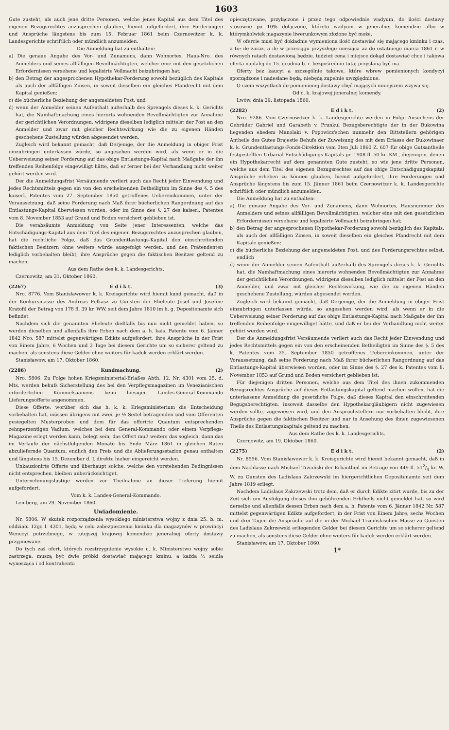1603
Gute zusteht, als auch jene dritte Personen, welche jenes Kapital aus dem Titel des eigenen Bezugsrechtes anzusprechen glauben, hiemit aufgefordert, ihre Forderungen und Ansprüche längstens bis zum 15. Februar 1861 beim Czernowitzer k. k. Landesgerichte schriftlich oder mündlich anzumelden.
Die Anmeldung hat zu enthalten:
a) Die genaue Angabe des Vor- und Zunamens, dann Wohnortes, Haus-Nro. des Anmelders und seines allfälligen Bevollmächtigten, welcher eine mit den gesetzlichen Erfordernissen versehene und legalisirte Vollmacht beizubringen hat;
b) den Betrag der angesprochenen Hypothekar-Forderung sowohl bezüglich des Kapitals als auch der allfälligen Zinsen, in soweit dieselben ein gleiches Pfandrecht mit dem Kapital genießen;
c) die bücherliche Beziehung der angemeldeten Post, und
d) wenn der Anmelder seinen Aufenthalt außerhalb des Sprengels dieses k. k. Gerichts hat, die Namhaftmachung eines hierorts wohnenden Bevollmächtigten zur Annahme der gerichtlichen Verordnungen, widrigens dieselben lediglich mittelst der Post an den Anmelder und zwar mit gleicher Rechtswirkung wie die zu eigenen Händen geschehene Zustellung würden abgesendet werden.
Zugleich wird bekannt gemacht, daß Derjenige, der die Anmeldung in obiger Frist einzubringen unterlassen würde, so angesehen werden wird, als wenn er in die Ueberweisung seiner Forderung auf das obige Entlastungs-Kapital nach Maßgabe der ihn treffenden Reihenfolge eingewilligt hätte, daß er ferner bei der Verhandlung nicht weiter gehört werden wird.
Der die Anmeldungsfrist Versäumende verliert auch das Recht jeder Einwendung und jedes Rechtsmittels gegen ein von den erscheinenden Betheiligten im Sinne des §. 5 des kaiserl. Patentes vom 27. September 1850 getroffenes Uebereinkommen, unter der Voraussetzung, daß seine Forderung nach Maß ihrer bücherlichen Rangordnung auf das Entlastungs-Kapital überwiesen worden, oder im Sinne des §. 27 des kaiserl. Patentes vom 8. November 1853 auf Grund und Boden versichert geblieben ist.
Die verabsäumte Anmeldung von Seite jener Interessenten, welche das Entschädigungs-Kapital aus dem Titel des eigenen Bezugsrechtes anzusprechen glauben, hat die rechtliche Folge, daß das Grundentlastungs-Kapital den einschreitenden faktischen Besitzern ohne weiters würde ausgefolgt werden, und den Prätendenten lediglich vorbehalten bleibt, ihre Ansprüche gegen die faktischen Besitzer geltend zu machen.
Aus dem Rathe des k. k. Landesgerichts.
Czernowitz, am 31. Oktober 1860.
(2267) E d i k t. (3)
Nro. 8776. Vom Stanisławower k. k. Kreisgerichte wird hiemit kund gemacht, daß in der Konkursmasse des Andreas Fołkasz zu Gunsten der Eheleute Josef und Josefine Kratofil der Betrag von 178 fl. 39 kr. WW. seit dem Jahre 1810 im h. g. Depositenamte sich befindet.
Nachdem sich die genannten Eheleute dießfalls bis nun nicht gemeldet haben, so werden dieselben und allenfalls ihre Erben nach dem a. h. kais. Patente vom 6. Jänner 1842 Nro. 587 mittelst gegenwärtigen Edikts aufgefordert, ihre Ansprüche in der Frist von Einem Jahre, 6 Wochen und 3 Tage bei diesem Gerichte um so sicherer geltend zu machen, als sonstens diese Gelder ohne weiters für kaduk werden erklärt werden.
Stanisławow, am 17. Oktober 1860.
(2286) Kundmachung. (2)
Nro. 5806. Zu Folge hohen Kriegsministerial-Erlaßes Abth. 12. Nr. 4301 vom 25. d. Mts. werden behufs Sicherstellung des bei den Verpflegsmagazinen im Venezianischen erforderlichen Kümmelsaamens beim hiesigen Landes-General-Kommando Lieferungsofferte angenommen.
Diese Offerte, worüber sich das h. k. k. Kriegsministerium die Entscheidung vorbehalten hat, müssen übrigens mit zwei, je ½ Seitel betragenden und vom Offerenten gesiegelten Musterproben und dem für das offerirte Quantum entsprechenden zehnperzentigen Vadium, welches bei dem General-Kommando oder einem Verpflegs-Magazine erlegt werden kann, belegt sein; das Offert muß weiters das sogleich, dann das im Verlaufe der nächstfolgenden Monate bis Ende März 1861 in gleichen Raten abzuliefernde Quantum, endlich den Preis und die Ablieferungsstazion genau enthalten und längstens bis 15. Dezember d. J. direkte hieher eingereicht werden.
Unkauzionirte Offerte und überhaupt solche, welche den vorstehenden Bedingnissen nicht entsprechen, bleiben unberücksichtiget.
Unternehmungslustige werden zur Theilnahme an dieser Lieferung hiemit aufgefordert.
Vom k. k. Landes-General-Kommando.
Lemberg, am 29. November 1860.
Uwiadomienie.
Nr. 5806. W skutek rozporządzenia wysokiego ministerstwa wojny z dnia 25. b. m. oddziału 12go l. 4301, będą w celu zabezpieczenia kminku dla magazynów w prowincyi Wenecyi potrzebnego, w tutejszej krajowej komendzie jeneralnej oferty dostawy przyjmowane.
Do tych zaś ofert, których rozstrzygnienie wysokie c. k. Ministerstwo wojny sobie zastrzega, muszą być dwie próbki dostawiać mającego kminu, a każda ½ seidla wynosząca i od kontrahenta
opieczętowane, przyłączone i przez tego odpowiednie wadyum, do ilości dostawy stosowne po 10% dołączone, któreto wadyum w jeneralnej komendzie albo w którymkolwiek magazynie liwerunkowym złożone być może.
W ofercie musi być dokładnie wymieniona ilość dostawiać się mającego kminku i czas, a to: ile zaraz, a ile w przeciągu przyszłego miesiąca aż do ostatniego marca 1861 r. w równych ratach dostawioną będzie, tudzież cena i miejsce dokąd dostawiać chce i takowa oferta najdalej do 15. grudnia b. r. bezpośrednio tutaj przysłaną być ma.
Oferty bez kaucyi a szczególnie takowe, które wbrew pomienionych kondycyi sporządzone i nadesłane będą, niebędą zupełnie uwzględnione.
O czem wszystkich do pomienionej dostawy chęć mających niniejszem wzywa się.
Od c. k. krajowej jeneralnej komendy.
Lwów, dnia 29. listopada 1860.
(2282) E d i k t. (2)
Nro. 9286. Vom Czernowitzer k. k. Landesgerichte werden in Folge Ansuchens der Gebrüder Gabriel und Garabeth v. Prunkul Bezugsberechtigte der in der Bukowina liegenden ehedem Manolaki v. Popowicz'schen nunmehr den Bittstellern gehörigen Antheile des Gutes Brajestie Behufs der Zuweisung des mit dem Erlasse der Bukowinaer k. k. Grundentlastungs-Fonds-Direktion vom 3ten Juli 1860 Z. 607 für obige Gutsantheile festgestellten Urbarial-Entschädigungs-Kapitals pr. 1908 fl. 50 kr. KM., diejenigen, denen ein Hypothekarrecht auf dem genannten Gute zusteht, so wie jene dritte Personen, welche aus dem Titel des eigenen Bezugsrechtes auf das obige Entschädigungskapital Ansprüche erheben zu können glauben, hiemit aufgefordert, ihre Forderungen und Ansprüche längstens bis zum 15. Jänner 1861 beim Czernowitzer k. k. Landesgerichte schriftlich oder mündlich anzumelden.
Die Anmeldung hat zu enthalten:
a) Die genaue Angabe des Vor- und Zunamens, dann Wohnortes, Hausnummer des Anmelders und seines allfälligen Bevollmächtigten, welcher eine mit den gesetzlichen Erfordernissen versehene und legalisirte Vollmacht beizubringen hat;
b) den Betrag der angesprochenen Hypothekar-Forderung sowohl bezüglich des Kapitals, als auch der allfälligen Zinsen, in soweit dieselben ein gleiches Pfandrecht mit dem Kapitale genießen;
c) die bücherliche Beziehung der angemeldeten Post, und des Forderungsrechtes selbst, endlich
d) wenn der Anmelder seinen Aufenthalt außerhalb des Sprengels dieses k. k. Gerichts hat, die Namhaftmachung eines hierorts wohnenden Bevollmächtigten zur Annahme der gerichtlichen Verordnungen, widrigens dieselben lediglich mittelst der Post an den Anmelder, und zwar mit gleicher Rechtswirkung, wie die zu eigenen Händen geschehene Zustellung, würden abgesendet werden.
Zugleich wird bekannt gemacht, daß Derjenige, der die Anmeldung in obiger Frist einzubringen unterlassen würde, so angesehen werden wird, als wenn er in die Ueberweisung seiner Forderung auf das obige Entlastungs-Kapital nach Maßgabe der ihn treffenden Reihenfolge eingewilliget hätte, und daß er bei der Verhandlung nicht weiter gehört werden wird.
Der die Anmeldungsfrist Versäumende verliert auch das Recht jeder Einwendung und jedes Rechtsmittels gegen ein von den erscheinenden Betheiligten im Sinne des §. 5 des k. Patentes vom 25. September 1850 getroffenes Uebereinkommen, unter der Voraussetzung, daß seine Forderung nach Maß ihrer bücherlichen Rangordnung auf das Entlastungs-Kapital überwiesen worden, oder im Sinne des §. 27 des k. Patentes vom 8. November 1853 auf Grund und Boden versichert geblieben ist.
Für diejenigen dritten Personen, welche aus dem Titel des ihnen zukommenden Bezugsrechtes Ansprüche auf dieses Entlastungskapital geltend machen wollen, hat die unterlassene Anmeldung die gesetzliche Folge, daß dieses Kapital den einschreitenden Begugsberechtigten, insoweit dasselbe den Hypothekargläubigern nicht zugewiesen werden sollte, zugewiesen wird, und den Anspruchstellern nur vorbehalten bleibt, ihre Ansprüche gegen die faktischen Besitzer und nur in Ansehung des ihnen zugewiesenen Theils des Entlastungskapitals geltend zu machen.
Aus dem Rathe des k. k. Landesgerichts.
Czernowitz, am 19. Oktober 1860.
(2275) E d i k t. (2)
Nr. 8556. Vom Stanisławower k. k. Kreisgerichte wird hiemit bekannt gemacht, daß in dem Nachlasse nach Michael Trzciński der Erbantheil im Betrage von 449 fl. 512/4 kr. W. W. zu Gunsten des Ladislaus Zakrzewski im hiergerichtlichen Depositenamte seit dem Jahre 1819 erliegt.
Nachdem Ladislaus Zakrzewski trotz dem, daß er durch Edikte zitirt wurde, bis zu der Zeit sich um Ausfolgung dieses ihm gebührenden Erbtheils nicht gemeldet hat, so wird derselbe und allenfalls dessen Erben nach dem a. h. Patente vom 6. Jänner 1842 Nr. 587 mittelst gegenwärtigen Edikts aufgefordert, in der Frist von Einem Jahre, sechs Wochen und drei Tagen die Ansprüche auf die in der Michael Trzcińskischen Masse zu Gunsten des Ladislaus Zakrzewski erliegenden Gelder bei diesem Gerichte um so sicherer geltend zu machen, als sonstens diese Gelder ohne weiters für kaduk werden erklärt werden.
Stanisławów, am 17. Oktober 1860.
1*